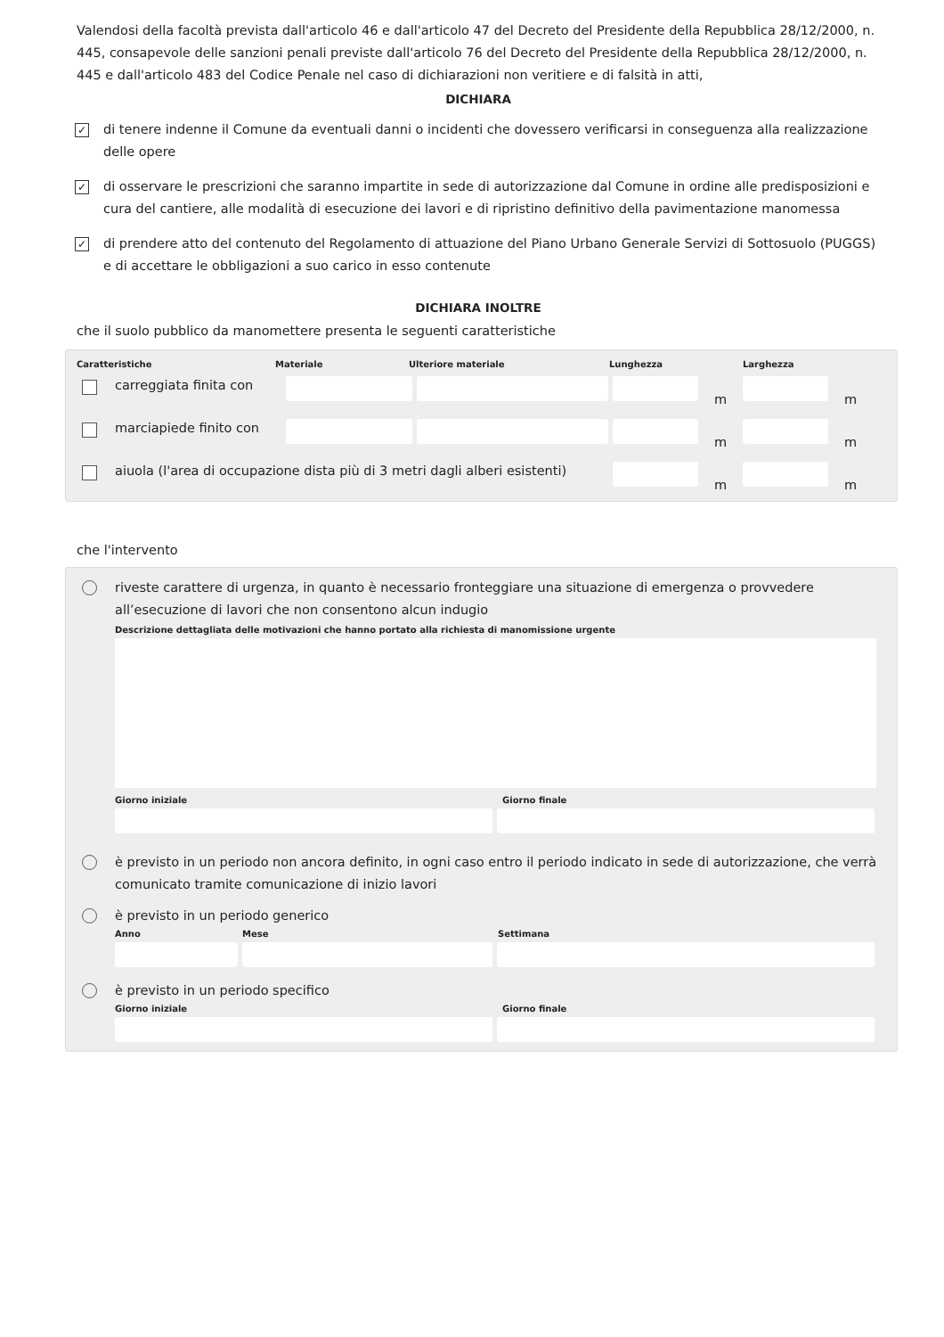Valendosi della facoltà prevista dall'articolo 46 e dall'articolo 47 del Decreto del Presidente della Repubblica 28/12/2000, n. 445, consapevole delle sanzioni penali previste dall'articolo 76 del Decreto del Presidente della Repubblica 28/12/2000, n. 445 e dall'articolo 483 del Codice Penale nel caso di dichiarazioni non veritiere e di falsità in atti,
DICHIARA
✓
di tenere indenne il Comune da eventuali danni o incidenti che dovessero verificarsi in conseguenza alla realizzazione delle opere
✓
di osservare le prescrizioni che saranno impartite in sede di autorizzazione dal Comune in ordine alle predisposizioni e cura del cantiere, alle modalità di esecuzione dei lavori e di ripristino definitivo della pavimentazione manomessa
✓
di prendere atto del contenuto del Regolamento di attuazione del Piano Urbano Generale Servizi di Sottosuolo (PUGGS) e di accettare le obbligazioni a suo carico in esso contenute
DICHIARA INOLTRE
che il suolo pubblico da manomettere presenta le seguenti caratteristiche
Caratteristiche Materiale Ulteriore materiale Lunghezza Larghezza
carreggiata finita con
m m
marciapiede finito con
m m
aiuola (l'area di occupazione dista più di 3 metri dagli alberi esistenti)
m m
che l'intervento
riveste carattere di urgenza, in quanto è necessario fronteggiare una situazione di emergenza o provvedere all’esecuzione di lavori che non consentono alcun indugio
Descrizione dettagliata delle motivazioni che hanno portato alla richiesta di manomissione urgente
Giorno iniziale Giorno finale
è previsto in un periodo non ancora definito, in ogni caso entro il periodo indicato in sede di autorizzazione, che verrà comunicato tramite comunicazione di inizio lavori
è previsto in un periodo generico
Anno Mese Settimana
è previsto in un periodo specifico
Giorno iniziale Giorno finale